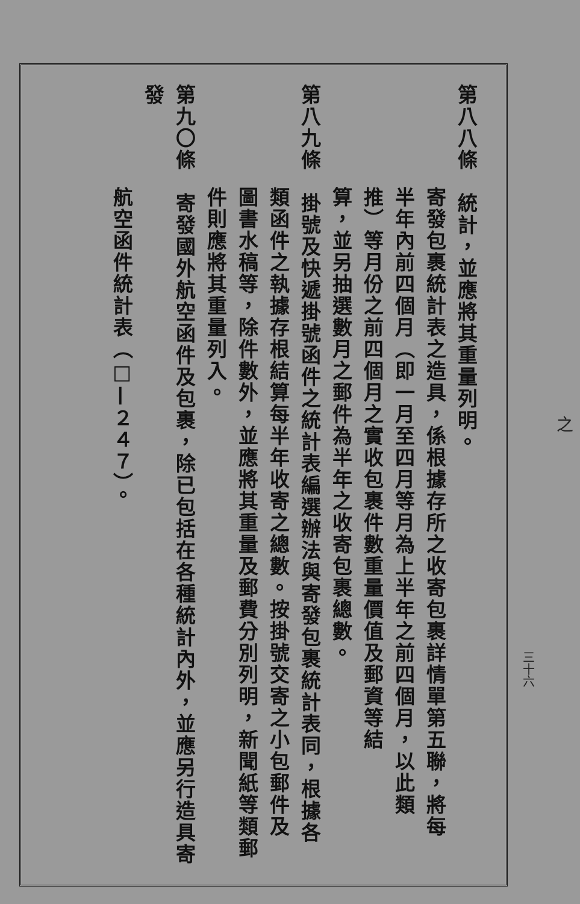之
三十六
第八八條　統計，並應將其重量列明。
寄發包裹統計表之造具，係根據存所之收寄包裹詳情單第五聯，將每
半年內前四個月（即一月至四月等月為上半年之前四個月，以此類
推）等月份之前四個月之實收包裹件數重量價值及郵資等結
算，並另抽選數月之郵件為半年之收寄包裹總數。
第八九條　掛號及快遞掛號函件之統計表編選辦法與寄發包裹統計表同，根據各
類函件之執據存根結算每半年收寄之總數。按掛號交寄之小包郵件及
圖書水稿等，除件數外，並應將其重量及郵費分別列明，新聞紙等類郵
件則應將其重量列入。
第九〇條　寄發國外航空函件及包裹，除已包括在各種統計內外，並應另行造具寄發
航空函件統計表（□—２４７）。